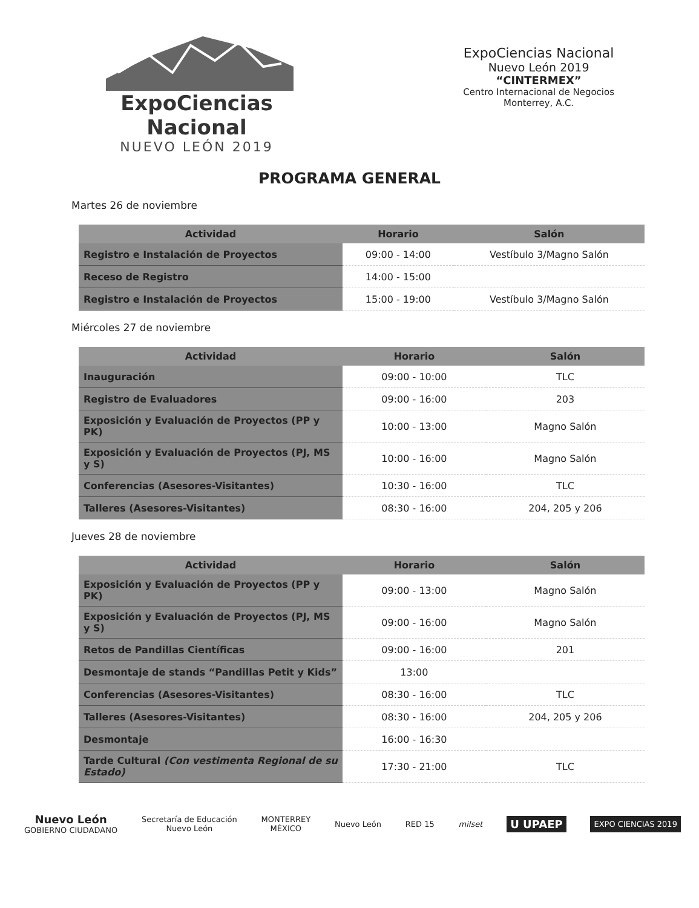ExpoCiencias Nacional
NUEVO LEÓN 2019
ExpoCiencias Nacional
Nuevo León 2019
“CINTERMEX”
Centro Internacional de Negocios
Monterrey, A.C.
PROGRAMA GENERAL
Martes 26 de noviembre
| Actividad | Horario | Salón |
| --- | --- | --- |
| Registro e Instalación de Proyectos | 09:00 - 14:00 | Vestíbulo 3/Magno Salón |
| Receso de Registro | 14:00 - 15:00 | |
| Registro e Instalación de Proyectos | 15:00 - 19:00 | Vestíbulo 3/Magno Salón |
Miércoles 27 de noviembre
| Actividad | Horario | Salón |
| --- | --- | --- |
| Inauguración | 09:00 - 10:00 | TLC |
| Registro de Evaluadores | 09:00 - 16:00 | 203 |
| Exposición y Evaluación de Proyectos (PP y PK) | 10:00 - 13:00 | Magno Salón |
| Exposición y Evaluación de Proyectos (PJ, MS y S) | 10:00 - 16:00 | Magno Salón |
| Conferencias (Asesores-Visitantes) | 10:30 - 16:00 | TLC |
| Talleres (Asesores-Visitantes) | 08:30 - 16:00 | 204, 205 y 206 |
Jueves 28 de noviembre
| Actividad | Horario | Salón |
| --- | --- | --- |
| Exposición y Evaluación de Proyectos (PP y PK) | 09:00 - 13:00 | Magno Salón |
| Exposición y Evaluación de Proyectos (PJ, MS y S) | 09:00 - 16:00 | Magno Salón |
| Retos de Pandillas Científicas | 09:00 - 16:00 | 201 |
| Desmontaje de stands “Pandillas Petit y Kids” | 13:00 | |
| Conferencias (Asesores-Visitantes) | 08:30 - 16:00 | TLC |
| Talleres (Asesores-Visitantes) | 08:30 - 16:00 | 204, 205 y 206 |
| Desmontaje | 16:00 - 16:30 | |
| Tarde Cultural (Con vestimenta Regional de su Estado) | 17:30 - 21:00 | TLC |
Nuevo León
GOBIERNO CIUDADANO
Secretaría de Educación
Nuevo León
MONTERREY
MÉXICO
Nuevo León RED 15 milset
U UPAEP
EXPO CIENCIAS 2019